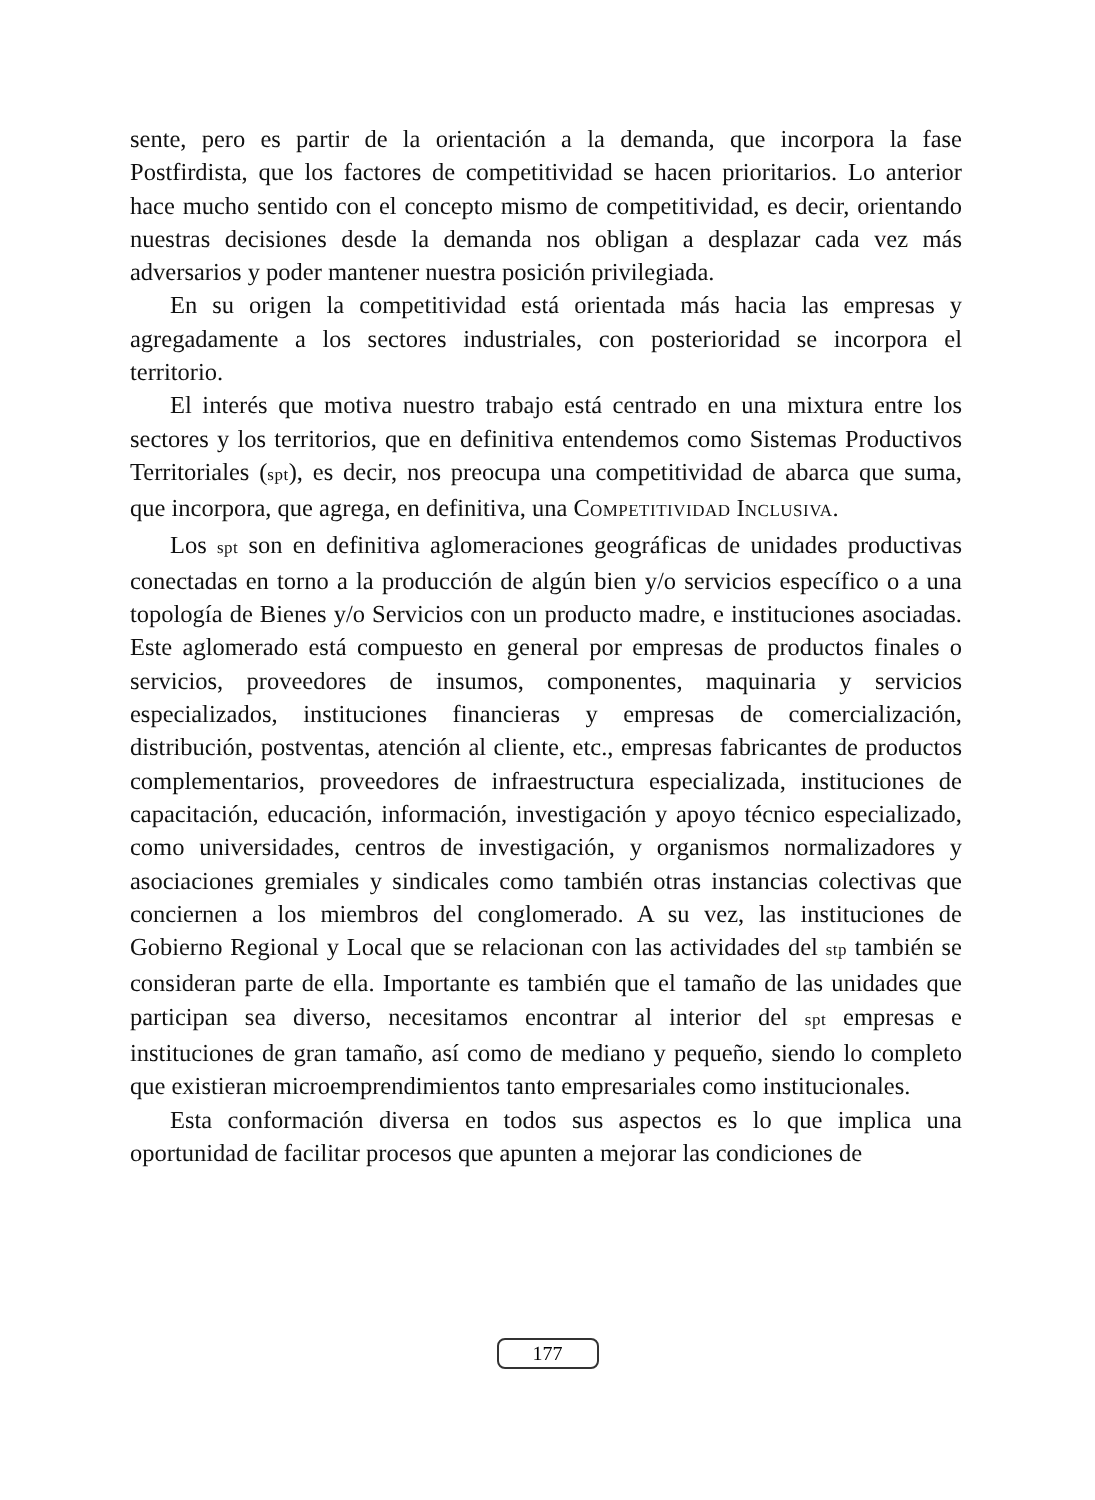sente, pero es partir de la orientación a la demanda, que incorpora la fase Postfirdista, que los factores de competitividad se hacen prioritarios. Lo anterior hace mucho sentido con el concepto mismo de competitividad, es decir, orientando nuestras decisiones desde la demanda nos obligan a desplazar cada vez más adversarios y poder mantener nuestra posición privilegiada.
En su origen la competitividad está orientada más hacia las empresas y agregadamente a los sectores industriales, con posterioridad se incorpora el territorio.
El interés que motiva nuestro trabajo está centrado en una mixtura entre los sectores y los territorios, que en definitiva entendemos como Sistemas Productivos Territoriales (spt), es decir, nos preocupa una competitividad de abarca que suma, que incorpora, que agrega, en definitiva, una COMPETITIVIDAD INCLUSIVA.
Los spt son en definitiva aglomeraciones geográficas de unidades productivas conectadas en torno a la producción de algún bien y/o servicios específico o a una topología de Bienes y/o Servicios con un producto madre, e instituciones asociadas. Este aglomerado está compuesto en general por empresas de productos finales o servicios, proveedores de insumos, componentes, maquinaria y servicios especializados, instituciones financieras y empresas de comercialización, distribución, postventas, atención al cliente, etc., empresas fabricantes de productos complementarios, proveedores de infraestructura especializada, instituciones de capacitación, educación, información, investigación y apoyo técnico especializado, como universidades, centros de investigación, y organismos normalizadores y asociaciones gremiales y sindicales como también otras instancias colectivas que conciernen a los miembros del conglomerado. A su vez, las instituciones de Gobierno Regional y Local que se relacionan con las actividades del stp también se consideran parte de ella. Importante es también que el tamaño de las unidades que participan sea diverso, necesitamos encontrar al interior del spt empresas e instituciones de gran tamaño, así como de mediano y pequeño, siendo lo completo que existieran microemprendimientos tanto empresariales como institucionales.
Esta conformación diversa en todos sus aspectos es lo que implica una oportunidad de facilitar procesos que apunten a mejorar las condiciones de
177